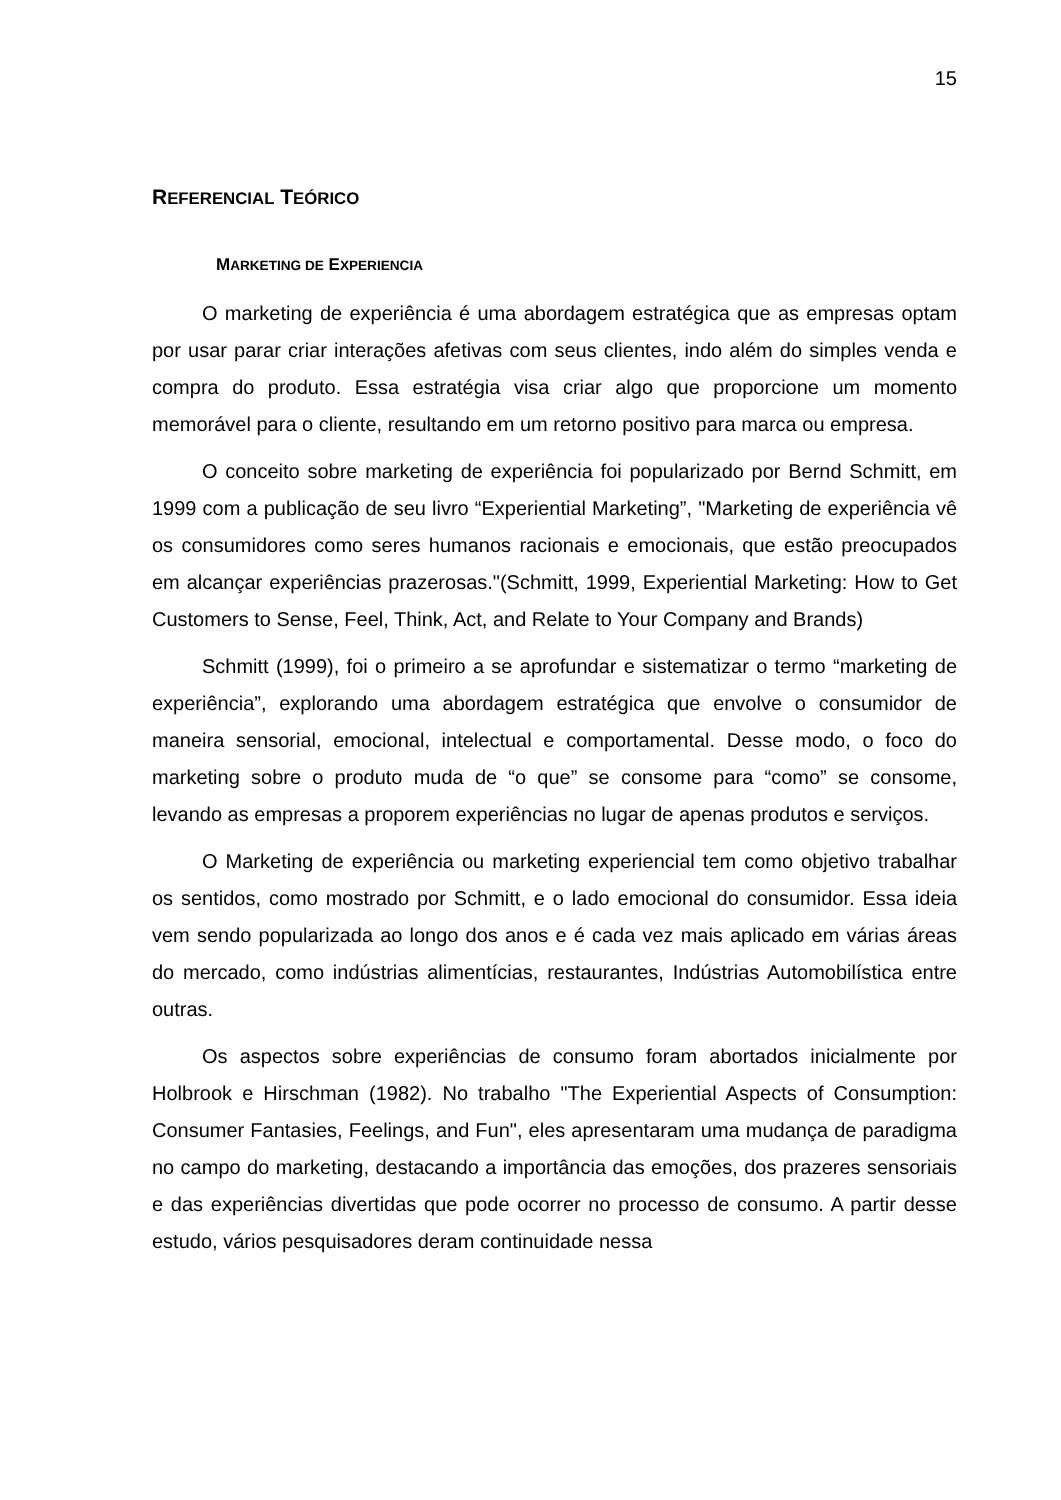15
REFERENCIAL TEÓRICO
MARKETING DE EXPERIENCIA
O marketing de experiência é uma abordagem estratégica que as empresas optam por usar parar criar interações afetivas com seus clientes, indo além do simples venda e compra do produto. Essa estratégia visa criar algo que proporcione um momento memorável para o cliente, resultando em um retorno positivo para marca ou empresa.
O conceito sobre marketing de experiência foi popularizado por Bernd Schmitt, em 1999 com a publicação de seu livro “Experiential Marketing”, "Marketing de experiência vê os consumidores como seres humanos racionais e emocionais, que estão preocupados em alcançar experiências prazerosas."(Schmitt, 1999, Experiential Marketing: How to Get Customers to Sense, Feel, Think, Act, and Relate to Your Company and Brands)
Schmitt (1999), foi o primeiro a se aprofundar e sistematizar o termo “marketing de experiência”, explorando uma abordagem estratégica que envolve o consumidor de maneira sensorial, emocional, intelectual e comportamental. Desse modo, o foco do marketing sobre o produto muda de “o que” se consome para “como” se consome, levando as empresas a proporem experiências no lugar de apenas produtos e serviços.
O Marketing de experiência ou marketing experiencial tem como objetivo trabalhar os sentidos, como mostrado por Schmitt, e o lado emocional do consumidor. Essa ideia vem sendo popularizada ao longo dos anos e é cada vez mais aplicado em várias áreas do mercado, como indústrias alimentícias, restaurantes, Indústrias Automobilística entre outras.
Os aspectos sobre experiências de consumo foram abortados inicialmente por Holbrook e Hirschman (1982). No trabalho "The Experiential Aspects of Consumption: Consumer Fantasies, Feelings, and Fun", eles apresentaram uma mudança de paradigma no campo do marketing, destacando a importância das emoções, dos prazeres sensoriais e das experiências divertidas que pode ocorrer no processo de consumo. A partir desse estudo, vários pesquisadores deram continuidade nessa